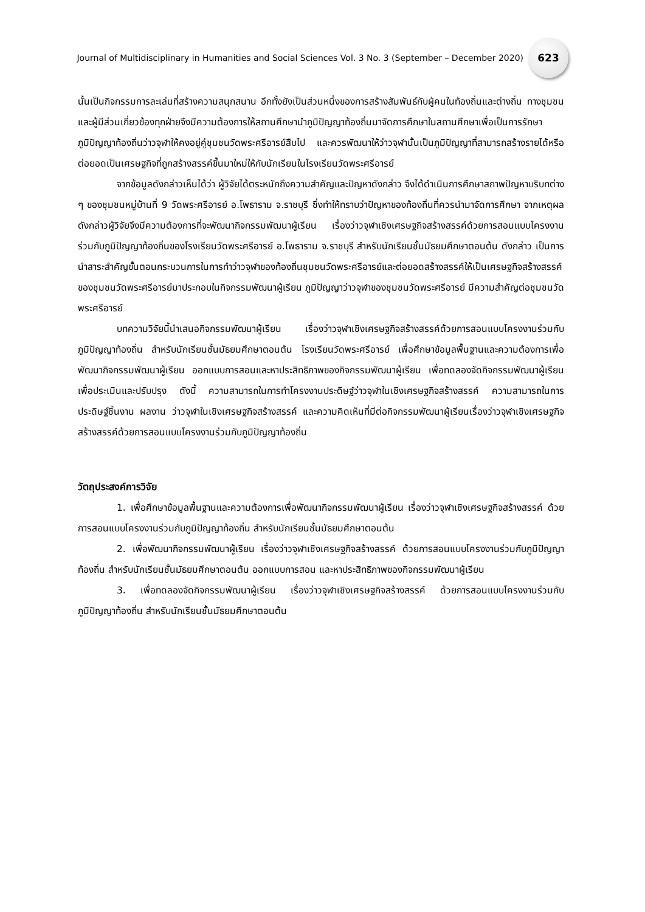Journal of Multidisciplinary in Humanities and Social Sciences Vol. 3 No. 3 (September – December 2020)
623
นั้นเป็นกิจกรรมการละเล่นที่สร้างความสนุกสนาน อีกทั้งยังเป็นส่วนหนึ่งของการสร้างสัมพันธ์กับผู้คนในท้องถิ่นและต่างถิ่น ทางชุมชนและผู้มีส่วนเกี่ยวข้องทุกฝ่ายจึงมีความต้องการให้สถานศึกษานำภูมิปัญญาท้องถิ่นมาจัดการศึกษาในสถานศึกษาเพื่อเป็นการรักษาภูมิปัญญาท้องถิ่นว่าวจุฬาให้คงอยู่คู่ชุมชนวัดพระศรีอารย์สืบไป และควรพัฒนาให้ว่าวจุฬานั้นเป็นภูมิปัญญาที่สามารถสร้างรายได้หรือต่อยอดเป็นเศรษฐกิจที่ถูกสร้างสรรค์ขึ้นมาใหม่ให้กับนักเรียนในโรงเรียนวัดพระศรีอารย์
จากข้อมูลดังกล่าวเห็นได้ว่า ผู้วิจัยได้ตระหนักถึงความสำคัญและปัญหาดังกล่าว จึงได้ดำเนินการศึกษาสภาพปัญหาบริบทต่าง ๆ ของชุมชนหมู่บ้านที่ 9 วัดพระศรีอารย์ อ.โพธาราม จ.ราชบุรี ซึ่งทำให้ทราบว่าปัญหาของท้องถิ่นที่ควรนำมาจัดการศึกษา จากเหตุผลดังกล่าวผู้วิจัยจึงมีความต้องการที่จะพัฒนากิจกรรมพัฒนาผู้เรียน เรื่องว่าวจุฬาเชิงเศรษฐกิจสร้างสรรค์ด้วยการสอนแบบโครงงานร่วมกับภูมิปัญญาท้องถิ่นของโรงเรียนวัดพระศรีอารย์ อ.โพธาราม จ.ราชบุรี สำหรับนักเรียนชั้นมัธยมศึกษาตอนต้น ดังกล่าว เป็นการนำสาระสำคัญขั้นตอนกระบวนการในการทำว่าวจุฬาของท้องถิ่นชุมชนวัดพระศรีอารย์และต่อยอดสร้างสรรค์ให้เป็นเศรษฐกิจสร้างสรรค์ของชุมชนวัดพระศรีอารย์มาประกอบในกิจกรรมพัฒนาผู้เรียน ภูมิปัญญาว่าวจุฬาของชุมชนวัดพระศรีอารย์ มีความสำคัญต่อชุมชนวัดพระศรีอารย์
บทความวิจัยนี้นำเสนอกิจกรรมพัฒนาผู้เรียน เรื่องว่าวจุฬาเชิงเศรษฐกิจสร้างสรรค์ด้วยการสอนแบบโครงงานร่วมกับภูมิปัญญาท้องถิ่น สำหรับนักเรียนชั้นมัธยมศึกษาตอนต้น โรงเรียนวัดพระศรีอารย์ เพื่อศึกษาข้อมูลพื้นฐานและความต้องการเพื่อพัฒนากิจกรรมพัฒนาผู้เรียน ออกแบบการสอนและหาประสิทธิภาพของกิจกรรมพัฒนาผู้เรียน เพื่อทดลองจัดกิจกรรมพัฒนาผู้เรียน เพื่อประเมินและปรับปรุง ดังนี้ ความสามารถในการทำโครงงานประดิษฐ์ว่าวจุฬาในเชิงเศรษฐกิจสร้างสรรค์ ความสามารถในการประดิษฐ์ชิ้นงาน ผลงาน ว่าวจุฬาในเชิงเศรษฐกิจสร้างสรรค์ และความคิดเห็นที่มีต่อกิจกรรมพัฒนาผู้เรียนเรื่องว่าวจุฬาเชิงเศรษฐกิจสร้างสรรค์ด้วยการสอนแบบโครงงานร่วมกับภูมิปัญญาท้องถิ่น
วัตถุประสงค์การวิจัย
1. เพื่อศึกษาข้อมูลพื้นฐานและความต้องการเพื่อพัฒนากิจกรรมพัฒนาผู้เรียน เรื่องว่าวจุฬาเชิงเศรษฐกิจสร้างสรรค์ ด้วยการสอนแบบโครงงานร่วมกับภูมิปัญญาท้องถิ่น สำหรับนักเรียนชั้นมัธยมศึกษาตอนต้น
2. เพื่อพัฒนากิจกรรมพัฒนาผู้เรียน เรื่องว่าวจุฬาเชิงเศรษฐกิจสร้างสรรค์ ด้วยการสอนแบบโครงงานร่วมกับภูมิปัญญาท้องถิ่น สำหรับนักเรียนชั้นมัธยมศึกษาตอนต้น ออกแบบการสอน และหาประสิทธิภาพของกิจกรรมพัฒนาผู้เรียน
3. เพื่อทดลองจัดกิจกรรมพัฒนาผู้เรียน เรื่องว่าวจุฬาเชิงเศรษฐกิจสร้างสรรค์ ด้วยการสอนแบบโครงงานร่วมกับภูมิปัญญาท้องถิ่น สำหรับนักเรียนชั้นมัธยมศึกษาตอนต้น